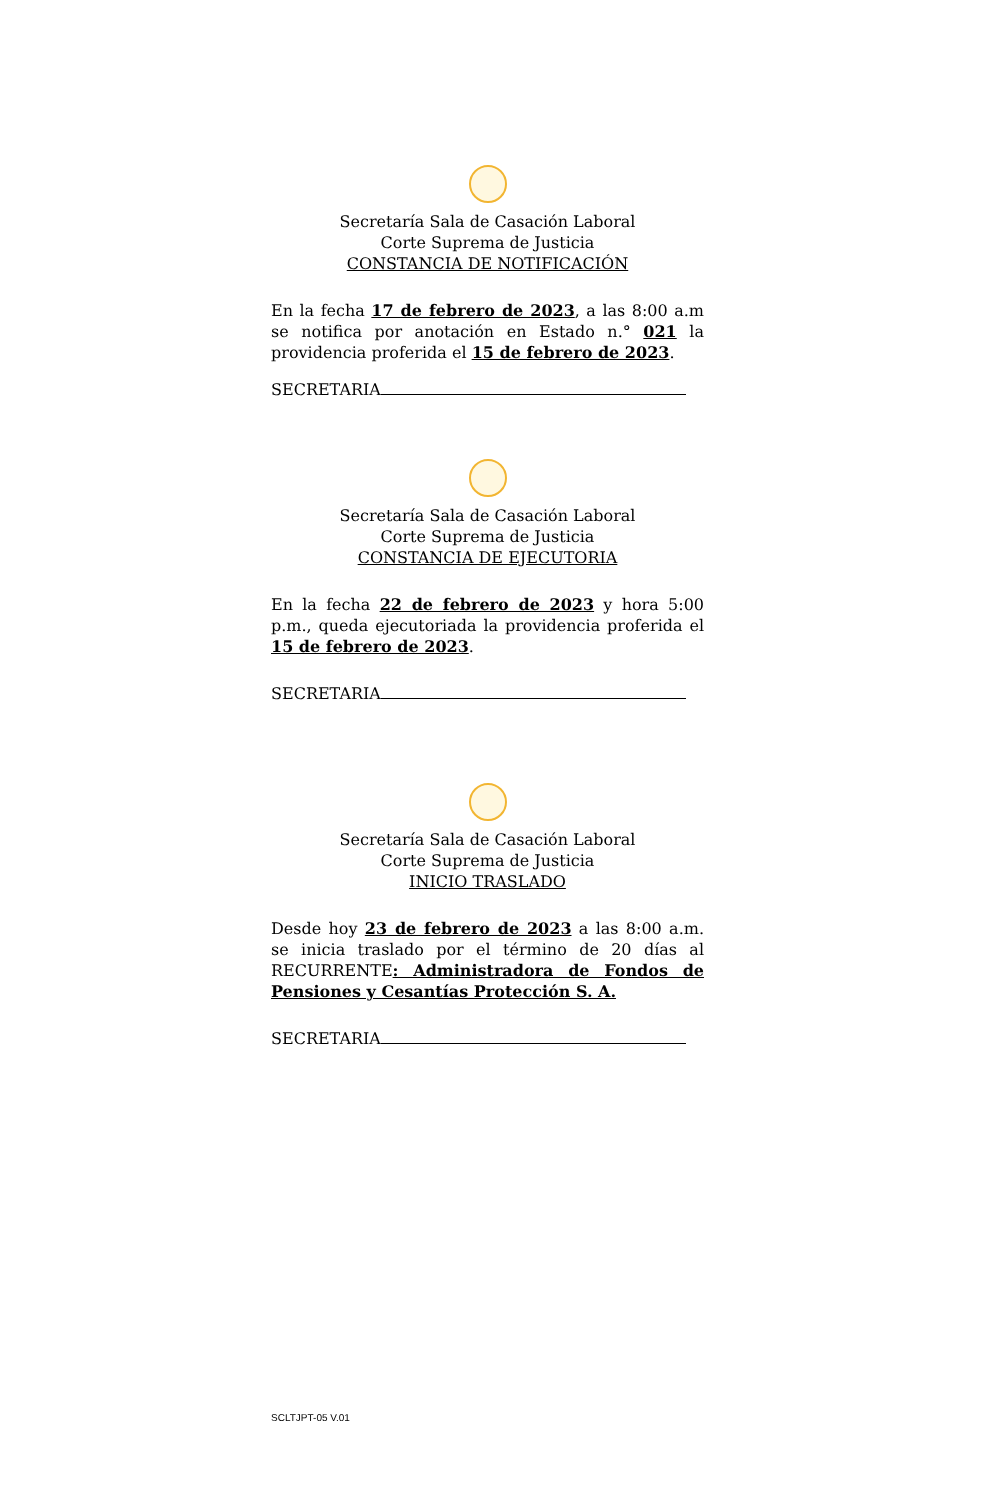Secretaría Sala de Casación Laboral
Corte Suprema de Justicia
CONSTANCIA DE NOTIFICACIÓN
En la fecha 17 de febrero de 2023, a las 8:00 a.m se notifica por anotación en Estado n.° 021 la providencia proferida el 15 de febrero de 2023.
SECRETARIA
Secretaría Sala de Casación Laboral
Corte Suprema de Justicia
CONSTANCIA DE EJECUTORIA
En la fecha 22 de febrero de 2023 y hora 5:00 p.m., queda ejecutoriada la providencia proferida el 15 de febrero de 2023.
SECRETARIA
Secretaría Sala de Casación Laboral
Corte Suprema de Justicia
INICIO TRASLADO
Desde hoy 23 de febrero de 2023 a las 8:00 a.m. se inicia traslado por el término de 20 días al RECURRENTE: Administradora de Fondos de Pensiones y Cesantías Protección S. A.
SECRETARIA
SCLTJPT-05 V.01